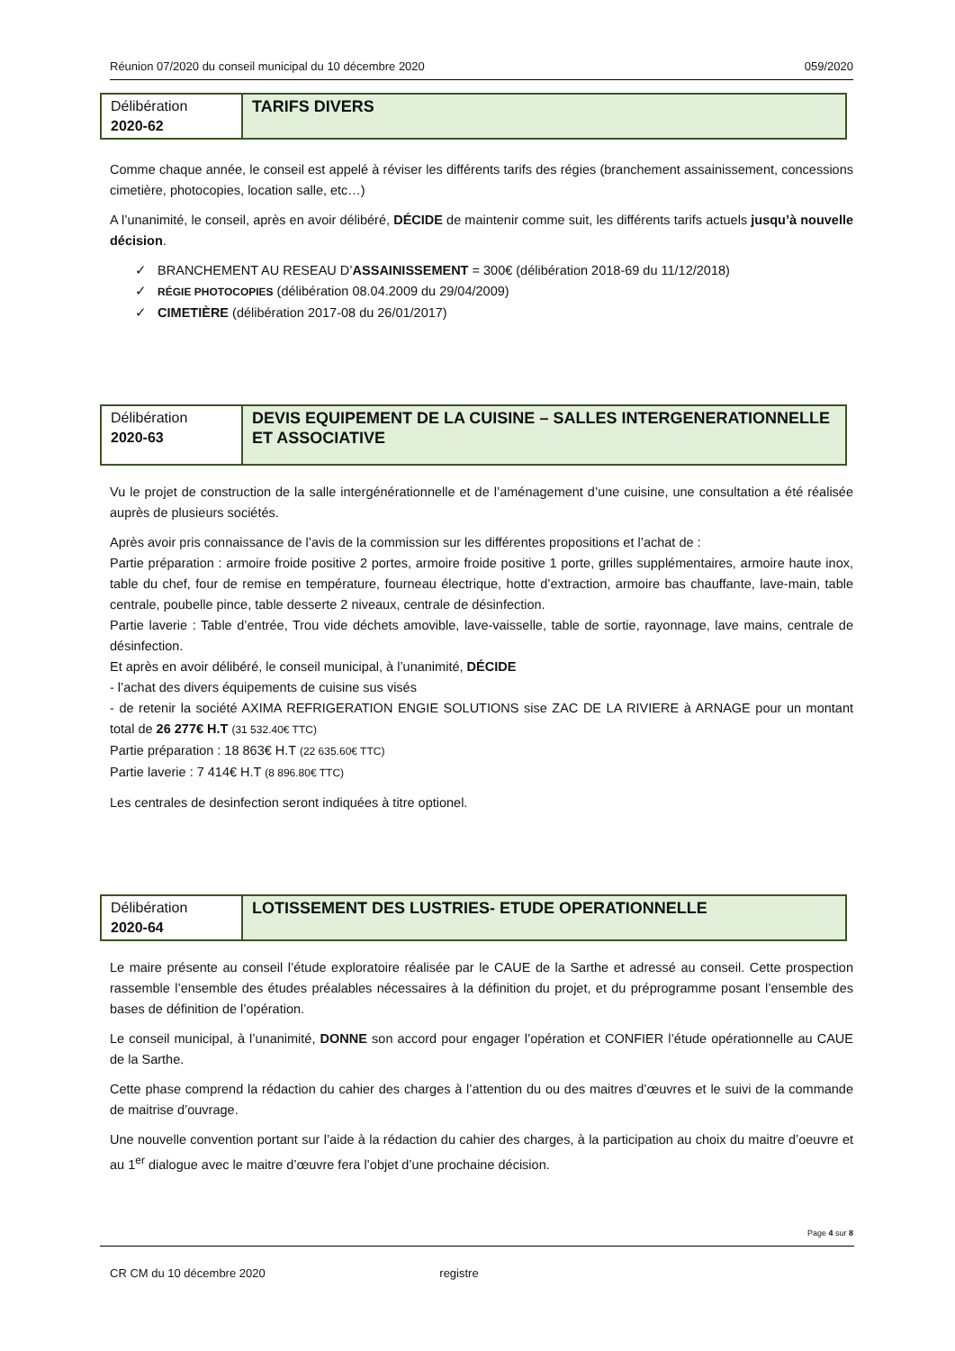Réunion 07/2020 du conseil municipal du 10 décembre 2020 059/2020
Délibération
2020-62
TARIFS DIVERS
Comme chaque année, le conseil est appelé à réviser les différents tarifs des régies (branchement assainissement, concessions cimetière, photocopies, location salle, etc…)
A l’unanimité, le conseil, après en avoir délibéré, DÉCIDE de maintenir comme suit, les différents tarifs actuels jusqu’à nouvelle décision.
✓ BRANCHEMENT AU RESEAU D’ASSAINISSEMENT = 300€ (délibération 2018-69 du 11/12/2018)
✓ RÉGIE PHOTOCOPIES (délibération 08.04.2009 du 29/04/2009)
✓ CIMETIÈRE (délibération 2017-08 du 26/01/2017)
Délibération
2020-63
DEVIS EQUIPEMENT DE LA CUISINE – SALLES INTERGENERATIONNELLE ET ASSOCIATIVE
Vu le projet de construction de la salle intergénérationnelle et de l’aménagement d’une cuisine, une consultation a été réalisée auprès de plusieurs sociétés.
Après avoir pris connaissance de l’avis de la commission sur les différentes propositions et l’achat de :
Partie préparation : armoire froide positive 2 portes, armoire froide positive 1 porte, grilles supplémentaires, armoire haute inox, table du chef, four de remise en température, fourneau électrique, hotte d’extraction, armoire bas chauffante, lave-main, table centrale, poubelle pince, table desserte 2 niveaux, centrale de désinfection.
Partie laverie : Table d’entrée, Trou vide déchets amovible, lave-vaisselle, table de sortie, rayonnage, lave mains, centrale de désinfection.
Et après en avoir délibéré, le conseil municipal, à l’unanimité, DÉCIDE
- l’achat des divers équipements de cuisine sus visés
- de retenir la société AXIMA REFRIGERATION ENGIE SOLUTIONS sise ZAC DE LA RIVIERE à ARNAGE pour un montant total de 26 277€ H.T (31 532.40€ TTC)
Partie préparation : 18 863€ H.T (22 635.60€ TTC)
Partie laverie : 7 414€ H.T (8 896.80€ TTC)
Les centrales de desinfection seront indiquées à titre optionel.
Délibération
2020-64
LOTISSEMENT DES LUSTRIES- ETUDE OPERATIONNELLE
Le maire présente au conseil l’étude exploratoire réalisée par le CAUE de la Sarthe et adressé au conseil. Cette prospection rassemble l’ensemble des études préalables nécessaires à la définition du projet, et du préprogramme posant l’ensemble des bases de définition de l’opération.
Le conseil municipal, à l’unanimité, DONNE son accord pour engager l’opération et CONFIER l’étude opérationnelle au CAUE de la Sarthe.
Cette phase comprend la rédaction du cahier des charges à l’attention du ou des maitres d’œuvres et le suivi de la commande de maitrise d’ouvrage.
Une nouvelle convention portant sur l’aide à la rédaction du cahier des charges, à la participation au choix du maitre d’oeuvre et au 1<sup>er</sup> dialogue avec le maitre d’œuvre fera l’objet d’une prochaine décision.
Page 4 sur 8
CR CM du 10 décembre 2020 registre